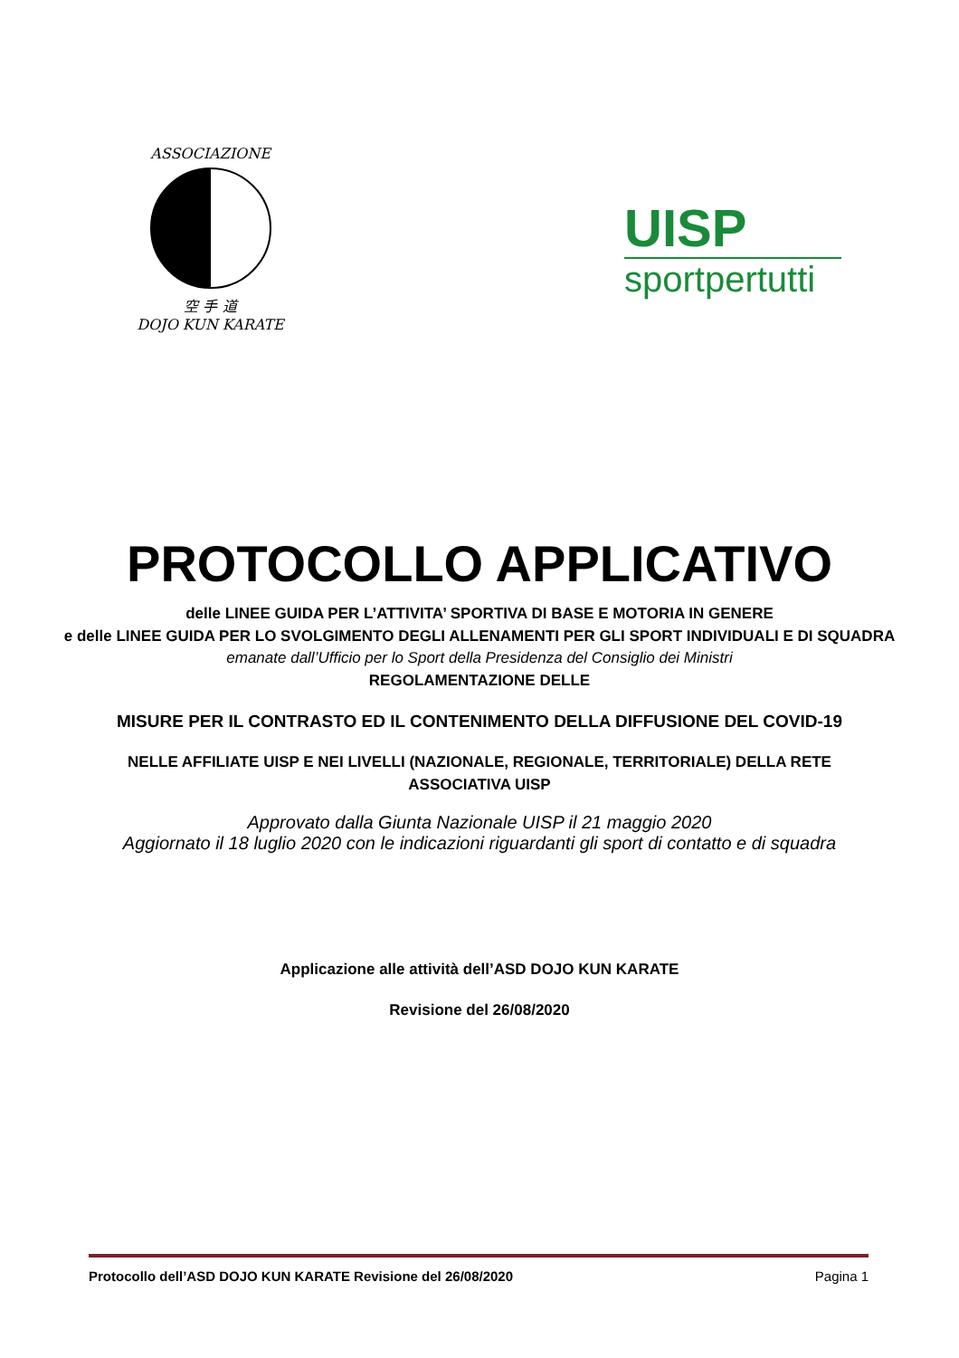ASSOCIAZIONE
空 手 道
DOJO KUN KARATE
UISP
sportpertutti
PROTOCOLLO APPLICATIVO
delle LINEE GUIDA PER L’ATTIVITA’ SPORTIVA DI BASE E MOTORIA IN GENERE
e delle LINEE GUIDA PER LO SVOLGIMENTO DEGLI ALLENAMENTI PER GLI SPORT INDIVIDUALI E DI SQUADRA
emanate dall’Ufficio per lo Sport della Presidenza del Consiglio dei Ministri
REGOLAMENTAZIONE DELLE
MISURE PER IL CONTRASTO ED IL CONTENIMENTO DELLA DIFFUSIONE DEL COVID-19
NELLE AFFILIATE UISP E NEI LIVELLI (NAZIONALE, REGIONALE, TERRITORIALE) DELLA RETE ASSOCIATIVA UISP
Approvato dalla Giunta Nazionale UISP il 21 maggio 2020
Aggiornato il 18 luglio 2020 con le indicazioni riguardanti gli sport di contatto e di squadra
Applicazione alle attività dell’ASD DOJO KUN KARATE
Revisione del 26/08/2020
Protocollo dell’ASD DOJO KUN KARATE Revisione del 26/08/2020 Pagina 1